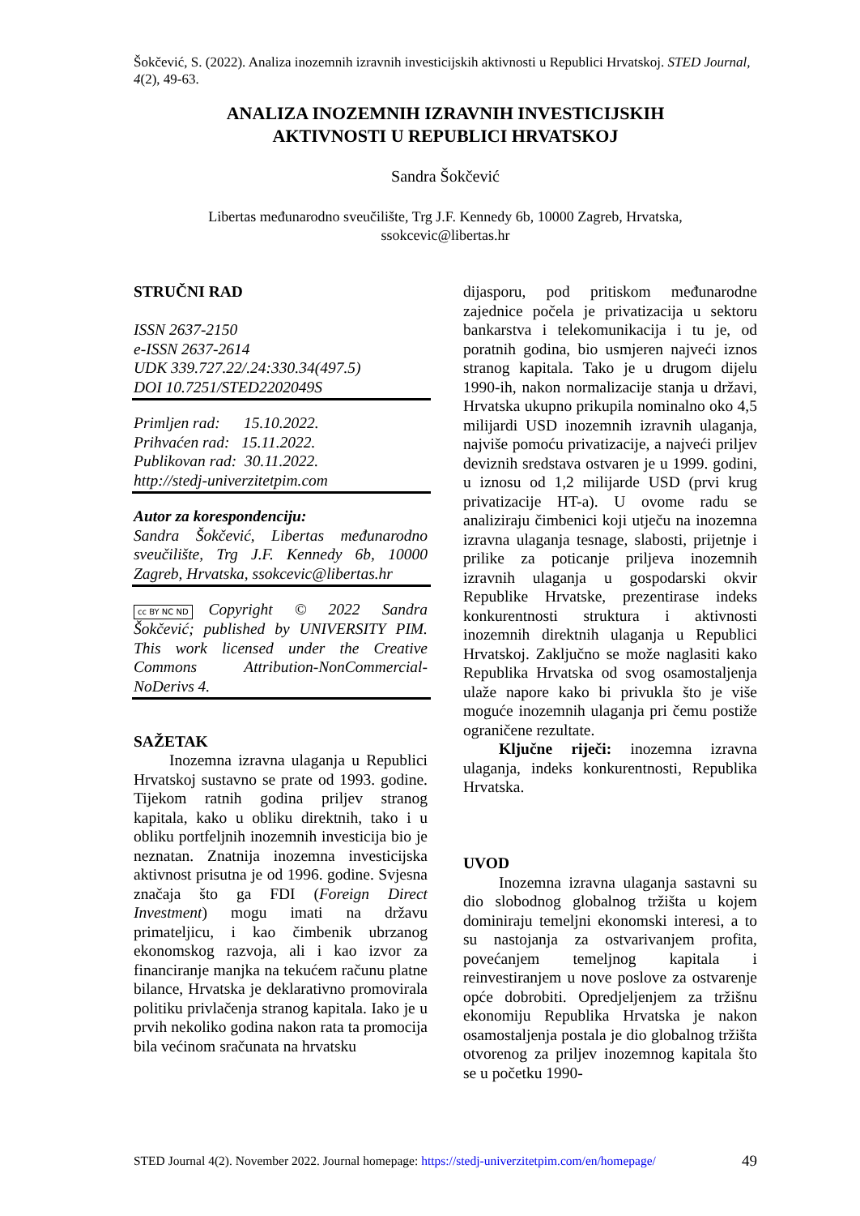Šokčević, S. (2022). Analiza inozemnih izravnih investicijskih aktivnosti u Republici Hrvatskoj. STED Journal, 4(2), 49-63.
ANALIZA INOZEMNIH IZRAVNIH INVESTICIJSKIH
AKTIVNOSTI U REPUBLICI HRVATSKOJ
Sandra Šokčević
Libertas međunarodno sveučilište, Trg J.F. Kennedy 6b, 10000 Zagreb, Hrvatska,
ssokcevic@libertas.hr
STRUČNI RAD
ISSN 2637-2150
e-ISSN 2637-2614
UDK 339.727.22/.24:330.34(497.5)
DOI 10.7251/STED2202049S
Primljen rad: 15.10.2022.
Prihvaćen rad: 15.11.2022.
Publikovan rad: 30.11.2022.
http://stedj-univerzitetpim.com
Autor za korespondenciju:
Sandra Šokčević, Libertas međunarodno sveučilište, Trg J.F. Kennedy 6b, 10000 Zagreb, Hrvatska, ssokcevic@libertas.hr
cc BY NC ND Copyright © 2022 Sandra Šokčević; published by UNIVERSITY PIM. This work licensed under the Creative Commons Attribution-NonCommercial-NoDerivs 4.
SAŽETAK
Inozemna izravna ulaganja u Republici Hrvatskoj sustavno se prate od 1993. godine. Tijekom ratnih godina priljev stranog kapitala, kako u obliku direktnih, tako i u obliku portfeljnih inozemnih investicija bio je neznatan. Znatnija inozemna investicijska aktivnost prisutna je od 1996. godine. Svjesna značaja što ga FDI (Foreign Direct Investment) mogu imati na državu primateljicu, i kao čimbenik ubrzanog ekonomskog razvoja, ali i kao izvor za financiranje manjka na tekućem računu platne bilance, Hrvatska je deklarativno promovirala politiku privlačenja stranog kapitala. Iako je u prvih nekoliko godina nakon rata ta promocija bila većinom sračunata na hrvatsku
dijasporu, pod pritiskom međunarodne zajednice počela je privatizacija u sektoru bankarstva i telekomunikacija i tu je, od poratnih godina, bio usmjeren najveći iznos stranog kapitala. Tako je u drugom dijelu 1990-ih, nakon normalizacije stanja u državi, Hrvatska ukupno prikupila nominalno oko 4,5 milijardi USD inozemnih izravnih ulaganja, najviše pomoću privatizacije, a najveći priljev deviznih sredstava ostvaren je u 1999. godini, u iznosu od 1,2 milijarde USD (prvi krug privatizacije HT-a). U ovome radu se analiziraju čimbenici koji utječu na inozemna izravna ulaganja tesnage, slabosti, prijetnje i prilike za poticanje priljeva inozemnih izravnih ulaganja u gospodarski okvir Republike Hrvatske, prezentirase indeks konkurentnosti struktura i aktivnosti inozemnih direktnih ulaganja u Republici Hrvatskoj. Zaključno se može naglasiti kako Republika Hrvatska od svog osamostaljenja ulaže napore kako bi privukla što je više moguće inozemnih ulaganja pri čemu postiže ograničene rezultate.
Ključne riječi: inozemna izravna ulaganja, indeks konkurentnosti, Republika Hrvatska.
UVOD
Inozemna izravna ulaganja sastavni su dio slobodnog globalnog tržišta u kojem dominiraju temeljni ekonomski interesi, a to su nastojanja za ostvarivanjem profita, povećanjem temeljnog kapitala i reinvestiranjem u nove poslove za ostvarenje opće dobrobiti. Opredjeljenjem za tržišnu ekonomiju Republika Hrvatska je nakon osamostaljenja postala je dio globalnog tržišta otvorenog za priljev inozemnog kapitala što se u početku 1990-
STED Journal 4(2). November 2022. Journal homepage: https://stedj-univerzitetpim.com/en/homepage/ 49